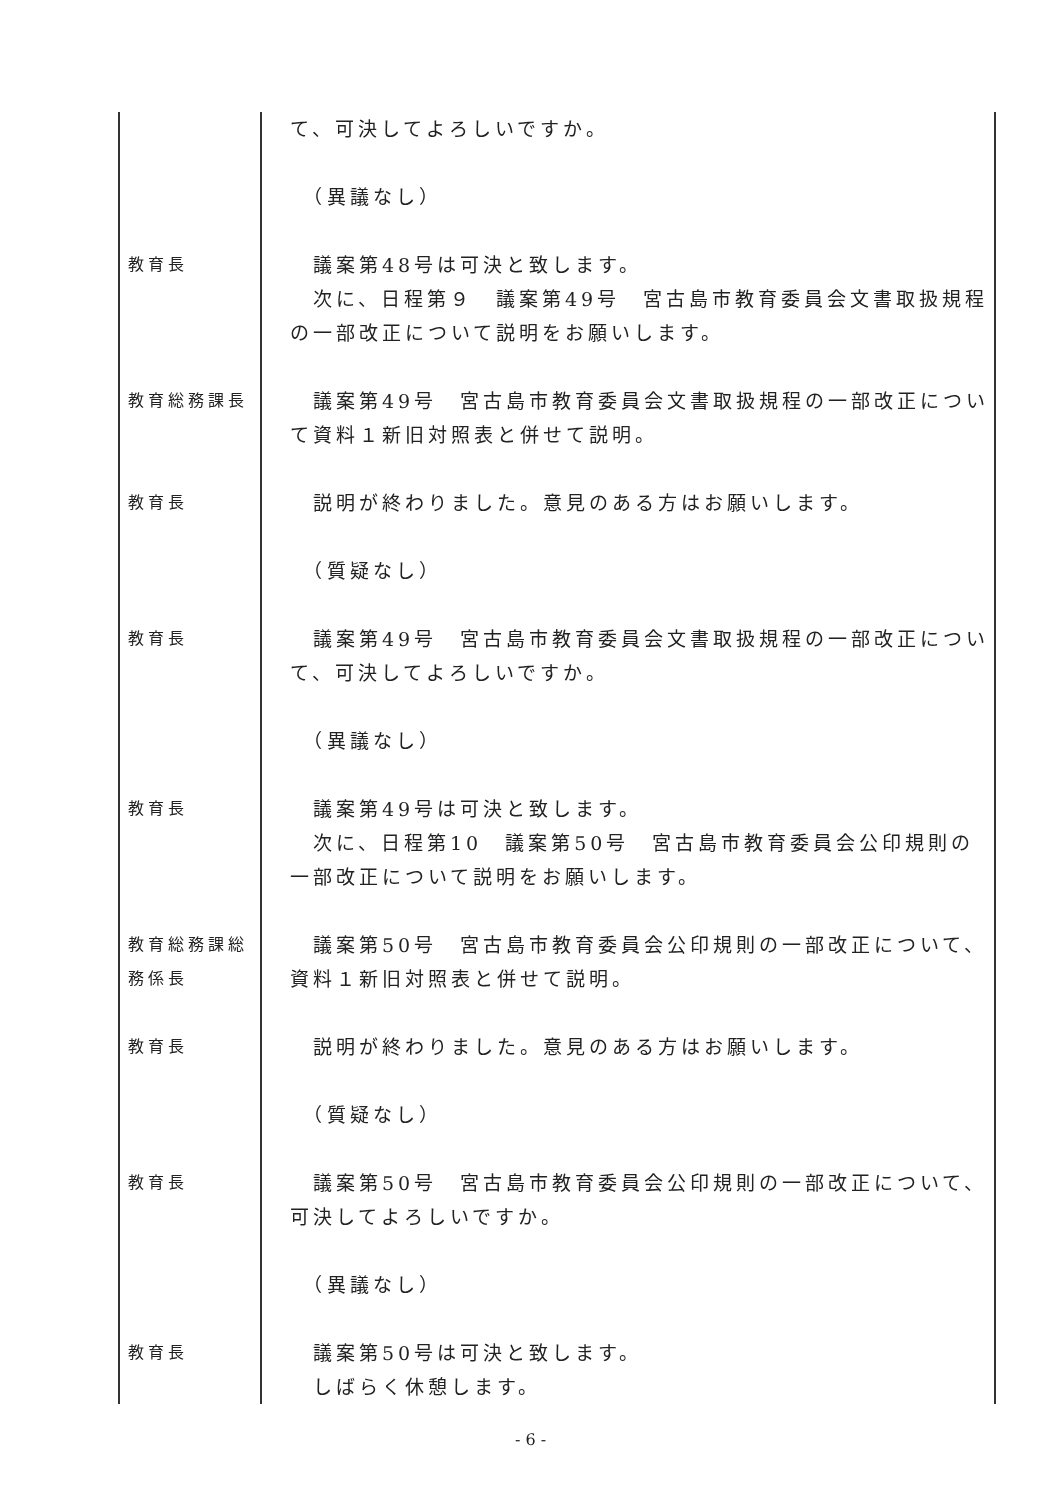| | て、可決してよろしいですか。 |
| | （異議なし） |
| 教育長 | 議案第48号は可決と致します。 次に、日程第９ 議案第49号 宮古島市教育委員会文書取扱規程の一部改正について説明をお願いします。 |
| 教育総務課長 | 議案第49号 宮古島市教育委員会文書取扱規程の一部改正について資料１新旧対照表と併せて説明。 |
| 教育長 | 説明が終わりました。意見のある方はお願いします。 |
| | （質疑なし） |
| 教育長 | 議案第49号 宮古島市教育委員会文書取扱規程の一部改正について、可決してよろしいですか。 |
| | （異議なし） |
| 教育長 | 議案第49号は可決と致します。 次に、日程第10 議案第50号 宮古島市教育委員会公印規則の一部改正について説明をお願いします。 |
| 教育総務課総務係長 | 議案第50号 宮古島市教育委員会公印規則の一部改正について、資料１新旧対照表と併せて説明。 |
| 教育長 | 説明が終わりました。意見のある方はお願いします。 |
| | （質疑なし） |
| 教育長 | 議案第50号 宮古島市教育委員会公印規則の一部改正について、可決してよろしいですか。 |
| | （異議なし） |
| 教育長 | 議案第50号は可決と致します。 しばらく休憩します。 |
- 6 -